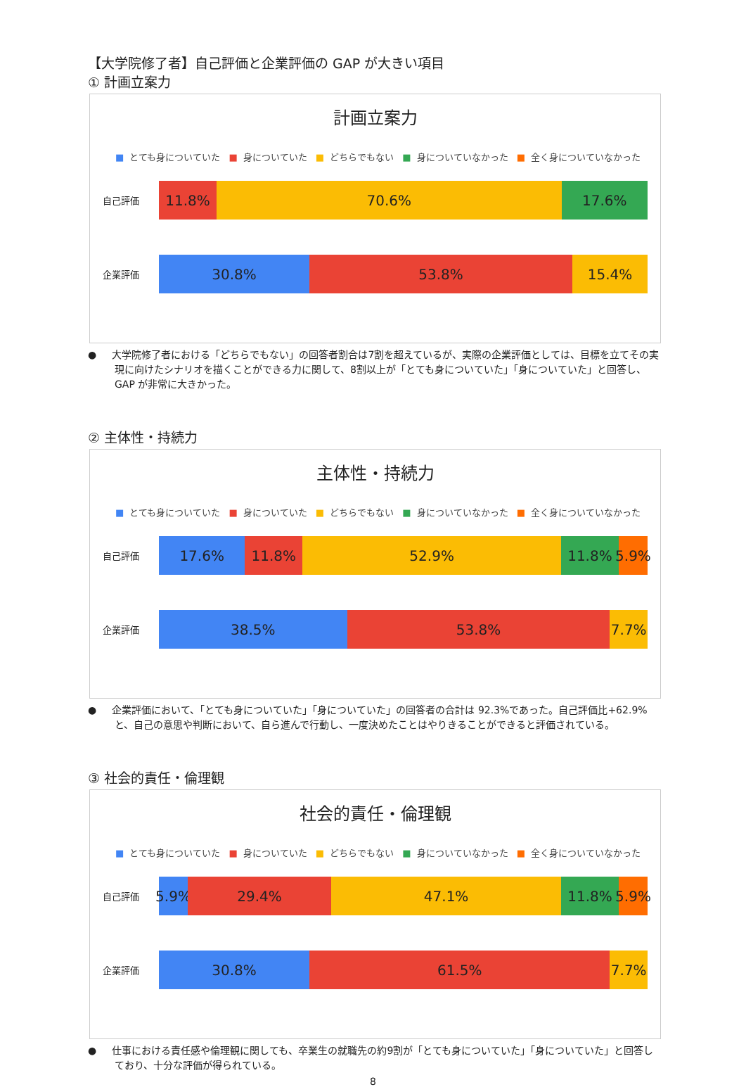【大学院修了者】自己評価と企業評価の GAP が大きい項目
① 計画立案力
計画立案力
■ とても身についていた ■ 身についていた ■ どちらでもない ■ 身についていなかった ■ 全く身についていなかった
自己評価
11.8% 70.6% 17.6%
企業評価
30.8% 53.8% 15.4%
● 大学院修了者における「どちらでもない」の回答者割合は7割を超えているが、実際の企業評価としては、目標を立てその実現に向けたシナリオを描くことができる力に関して、8割以上が「とても身についていた」「身についていた」と回答し、GAP が非常に大きかった。
② 主体性・持続力
主体性・持続力
■ とても身についていた ■ 身についていた ■ どちらでもない ■ 身についていなかった ■ 全く身についていなかった
自己評価
17.6% 11.8% 52.9% 11.8% 5.9%
企業評価
38.5% 53.8% 7.7%
● 企業評価において、「とても身についていた」「身についていた」の回答者の合計は 92.3%であった。自己評価比+62.9%と、自己の意思や判断において、自ら進んで行動し、一度決めたことはやりきることができると評価されている。
③ 社会的責任・倫理観
社会的責任・倫理観
■ とても身についていた ■ 身についていた ■ どちらでもない ■ 身についていなかった ■ 全く身についていなかった
自己評価
5.9% 29.4% 47.1% 11.8% 5.9%
企業評価
30.8% 61.5% 7.7%
● 仕事における責任感や倫理観に関しても、卒業生の就職先の約9割が「とても身についていた」「身についていた」と回答しており、十分な評価が得られている。
8